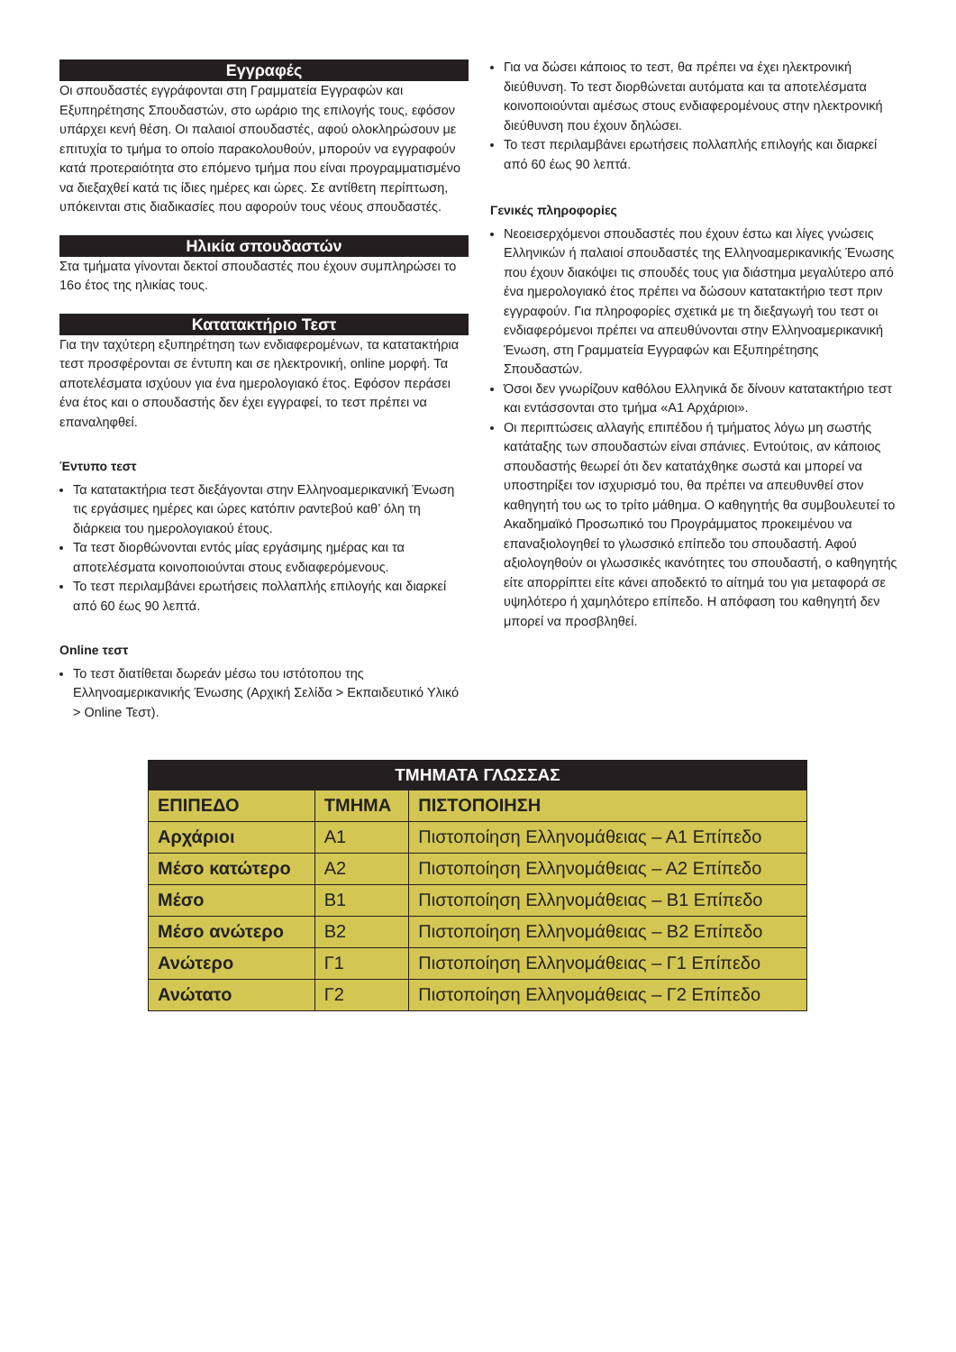Εγγραφές
Οι σπουδαστές εγγράφονται στη Γραμματεία Εγγραφών και Εξυπηρέτησης Σπουδαστών, στο ωράριο της επιλογής τους, εφόσον υπάρχει κενή θέση. Οι παλαιοί σπουδαστές, αφού ολοκληρώσουν με επιτυχία το τμήμα το οποίο παρακολουθούν, μπορούν να εγγραφούν κατά προτεραιότητα στο επόμενο τμήμα που είναι προγραμματισμένο να διεξαχθεί κατά τις ίδιες ημέρες και ώρες. Σε αντίθετη περίπτωση, υπόκεινται στις διαδικασίες που αφορούν τους νέους σπουδαστές.
Ηλικία σπουδαστών
Στα τμήματα γίνονται δεκτοί σπουδαστές που έχουν συμπληρώσει το 16ο έτος της ηλικίας τους.
Κατατακτήριο Τεστ
Για την ταχύτερη εξυπηρέτηση των ενδιαφερομένων, τα κατατακτήρια τεστ προσφέρονται σε έντυπη και σε ηλεκτρονική, online μορφή. Τα αποτελέσματα ισχύουν για ένα ημερολογιακό έτος. Εφόσον περάσει ένα έτος και ο σπουδαστής δεν έχει εγγραφεί, το τεστ πρέπει να επαναληφθεί.
Έντυπο τεστ
Τα κατατακτήρια τεστ διεξάγονται στην Ελληνοαμερικανική Ένωση τις εργάσιμες ημέρες και ώρες κατόπιν ραντεβού καθ’ όλη τη διάρκεια του ημερολογιακού έτους.
Τα τεστ διορθώνονται εντός μίας εργάσιμης ημέρας και τα αποτελέσματα κοινοποιούνται στους ενδιαφερόμενους.
Το τεστ περιλαμβάνει ερωτήσεις πολλαπλής επιλογής και διαρκεί από 60 έως 90 λεπτά.
Online τεστ
Το τεστ διατίθεται δωρεάν μέσω του ιστότοπου της Ελληνοαμερικανικής Ένωσης (Αρχική Σελίδα > Εκπαιδευτικό Υλικό > Online Τεστ).
Για να δώσει κάποιος το τεστ, θα πρέπει να έχει ηλεκτρονική διεύθυνση. Το τεστ διορθώνεται αυτόματα και τα αποτελέσματα κοινοποιούνται αμέσως στους ενδιαφερομένους στην ηλεκτρονική διεύθυνση που έχουν δηλώσει.
Το τεστ περιλαμβάνει ερωτήσεις πολλαπλής επιλογής και διαρκεί από 60 έως 90 λεπτά.
Γενικές πληροφορίες
Νεοεισερχόμενοι σπουδαστές που έχουν έστω και λίγες γνώσεις Ελληνικών ή παλαιοί σπουδαστές της Ελληνοαμερικανικής Ένωσης που έχουν διακόψει τις σπουδές τους για διάστημα μεγαλύτερο από ένα ημερολογιακό έτος πρέπει να δώσουν κατατακτήριο τεστ πριν εγγραφούν. Για πληροφορίες σχετικά με τη διεξαγωγή του τεστ οι ενδιαφερόμενοι πρέπει να απευθύνονται στην Ελληνοαμερικανική Ένωση, στη Γραμματεία Εγγραφών και Εξυπηρέτησης Σπουδαστών.
Όσοι δεν γνωρίζουν καθόλου Ελληνικά δε δίνουν κατατακτήριο τεστ και εντάσσονται στο τμήμα «Α1 Αρχάριοι».
Οι περιπτώσεις αλλαγής επιπέδου ή τμήματος λόγω μη σωστής κατάταξης των σπουδαστών είναι σπάνιες. Εντούτοις, αν κάποιος σπουδαστής θεωρεί ότι δεν κατατάχθηκε σωστά και μπορεί να υποστηρίξει τον ισχυρισμό του, θα πρέπει να απευθυνθεί στον καθηγητή του ως το τρίτο μάθημα. Ο καθηγητής θα συμβουλευτεί το Ακαδημαϊκό Προσωπικό του Προγράμματος προκειμένου να επαναξιολογηθεί το γλωσσικό επίπεδο του σπουδαστή. Αφού αξιολογηθούν οι γλωσσικές ικανότητες του σπουδαστή, ο καθηγητής είτε απορρίπτει είτε κάνει αποδεκτό το αίτημά του για μεταφορά σε υψηλότερο ή χαμηλότερο επίπεδο. Η απόφαση του καθηγητή δεν μπορεί να προσβληθεί.
| ΤΜΗΜΑΤΑ ΓΛΩΣΣΑΣ | | |
| --- | --- | --- |
| ΕΠΙΠΕΔΟ | ΤΜΗΜΑ | ΠΙΣΤΟΠΟΙΗΣΗ |
| Αρχάριοι | Α1 | Πιστοποίηση Ελληνομάθειας – Α1 Επίπεδο |
| Μέσο κατώτερο | Α2 | Πιστοποίηση Ελληνομάθειας – Α2 Επίπεδο |
| Μέσο | Β1 | Πιστοποίηση Ελληνομάθειας – Β1 Επίπεδο |
| Μέσο ανώτερο | Β2 | Πιστοποίηση Ελληνομάθειας – Β2 Επίπεδο |
| Ανώτερο | Γ1 | Πιστοποίηση Ελληνομάθειας – Γ1 Επίπεδο |
| Ανώτατο | Γ2 | Πιστοποίηση Ελληνομάθειας – Γ2 Επίπεδο |